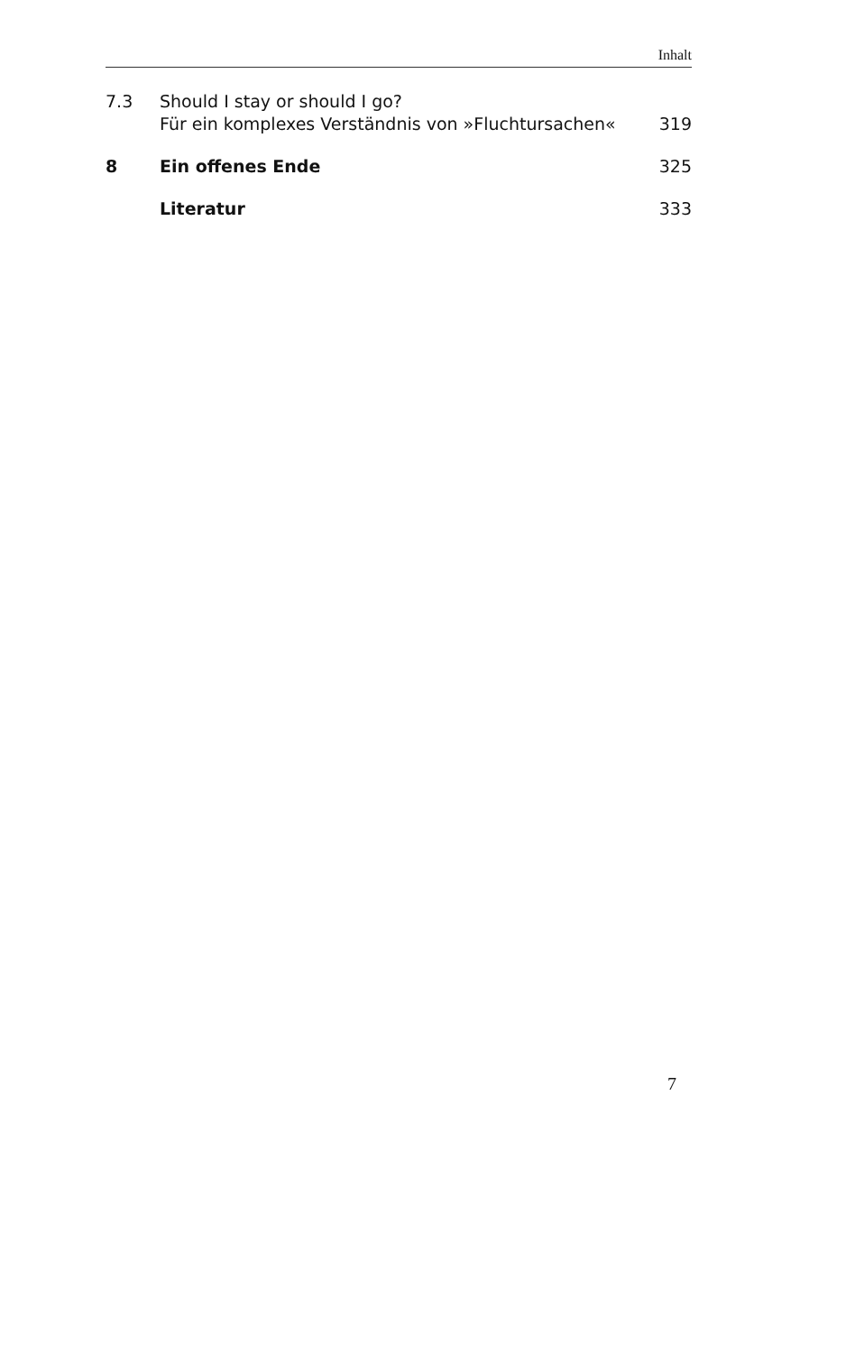Inhalt
7.3 Should I stay or should I go?
Für ein komplexes Verständnis von »Fluchtursachen«
319
8 Ein offenes Ende 325
Literatur 333
7